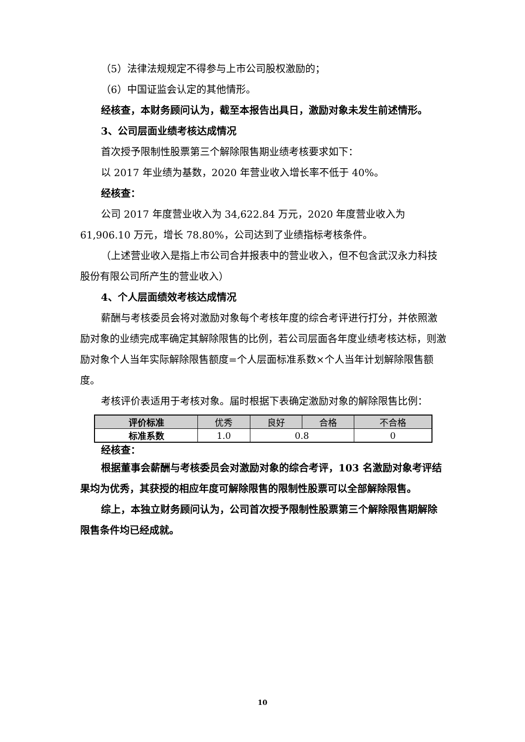（5）法律法规规定不得参与上市公司股权激励的；
（6）中国证监会认定的其他情形。
经核查，本财务顾问认为，截至本报告出具日，激励对象未发生前述情形。
3、公司层面业绩考核达成情况
首次授予限制性股票第三个解除限售期业绩考核要求如下：
以 2017 年业绩为基数，2020 年营业收入增长率不低于 40%。
经核查：
公司 2017 年度营业收入为 34,622.84 万元，2020 年度营业收入为 61,906.10 万元，增长 78.80%，公司达到了业绩指标考核条件。
（上述营业收入是指上市公司合并报表中的营业收入，但不包含武汉永力科技股份有限公司所产生的营业收入）
4、个人层面绩效考核达成情况
薪酬与考核委员会将对激励对象每个考核年度的综合考评进行打分，并依照激励对象的业绩完成率确定其解除限售的比例，若公司层面各年度业绩考核达标，则激励对象个人当年实际解除限售额度=个人层面标准系数×个人当年计划解除限售额度。
考核评价表适用于考核对象。届时根据下表确定激励对象的解除限售比例：
| 评价标准 | 优秀 | 良好 | 合格 | 不合格 |
| 标准系数 | 1.0 | 0.8 | | 0 |
经核查：
根据董事会薪酬与考核委员会对激励对象的综合考评，103 名激励对象考评结果均为优秀，其获授的相应年度可解除限售的限制性股票可以全部解除限售。
综上，本独立财务顾问认为，公司首次授予限制性股票第三个解除限售期解除限售条件均已经成就。
10